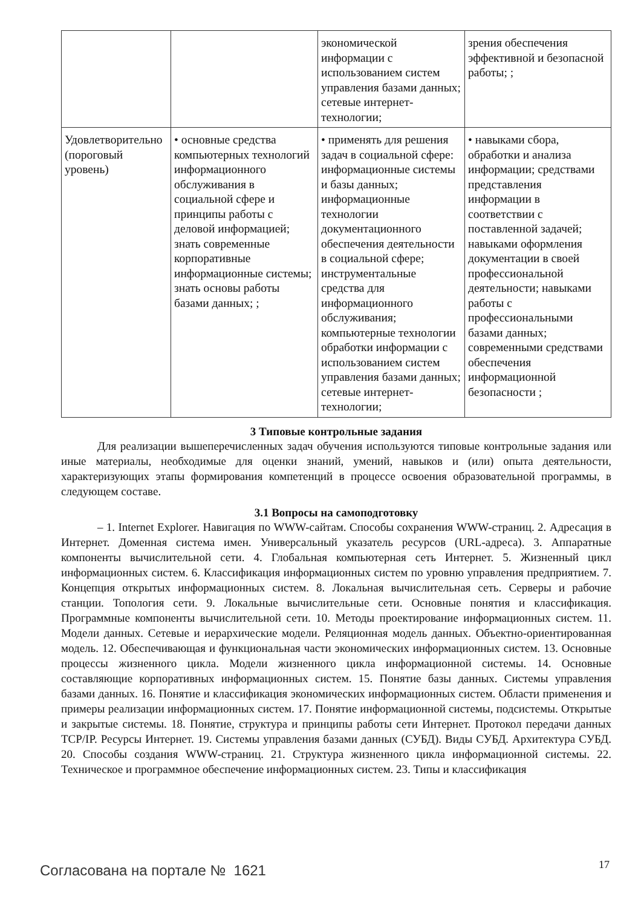| | | экономической информации с использованием систем управления базами данных; сетевые интернет-технологии; | зрения обеспечения эффективной и безопасной работы; ; |
| Удовлетворительно (пороговый уровень) | • основные средства компьютерных технологий информационного обслуживания в социальной сфере и принципы работы с деловой информацией; знать современные корпоративные информационные системы; знать основы работы базами данных; ; | • применять для решения задач в социальной сфере: информационные системы и базы данных; информационные технологии документационного обеспечения деятельности в социальной сфере; инструментальные средства для информационного обслуживания; компьютерные технологии обработки информации с использованием систем управления базами данных; сетевые интернет-технологии; | • навыками сбора, обработки и анализа информации; средствами представления информации в соответствии с поставленной задачей; навыками оформления документации в своей профессиональной деятельности; навыками работы с профессиональными базами данных; современными средствами обеспечения информационной безопасности ; |
3 Типовые контрольные задания
Для реализации вышеперечисленных задач обучения используются типовые контрольные задания или иные материалы, необходимые для оценки знаний, умений, навыков и (или) опыта деятельности, характеризующих этапы формирования компетенций в процессе освоения образовательной программы, в следующем составе.
3.1 Вопросы на самоподготовку
– 1. Internet Explorer. Навигация по WWW-сайтам. Способы сохранения WWW-страниц. 2. Адресация в Интернет. Доменная система имен. Универсальный указатель ресурсов (URL-адреса). 3. Аппаратные компоненты вычислительной сети. 4. Глобальная компьютерная сеть Интернет. 5. Жизненный цикл информационных систем. 6. Классификация информационных систем по уровню управления предприятием. 7. Концепция открытых информационных систем. 8. Локальная вычислительная сеть. Серверы и рабочие станции. Топология сети. 9. Локальные вычислительные сети. Основные понятия и классификация. Программные компоненты вычислительной сети. 10. Методы проектирование информационных систем. 11. Модели данных. Сетевые и иерархические модели. Реляционная модель данных. Объектно-ориентированная модель. 12. Обеспечивающая и функциональная части экономических информационных систем. 13. Основные процессы жизненного цикла. Модели жизненного цикла информационной системы. 14. Основные составляющие корпоративных информационных систем. 15. Понятие базы данных. Системы управления базами данных. 16. Понятие и классификация экономических информационных систем. Области применения и примеры реализации информационных систем. 17. Понятие информационной системы, подсистемы. Открытые и закрытые системы. 18. Понятие, структура и принципы работы сети Интернет. Протокол передачи данных TCP/IP. Ресурсы Интернет. 19. Системы управления базами данных (СУБД). Виды СУБД. Архитектура СУБД. 20. Способы создания WWW-страниц. 21. Структура жизненного цикла информационной системы. 22. Техническое и программное обеспечение информационных систем. 23. Типы и классификация
Согласована на портале № 1621 17